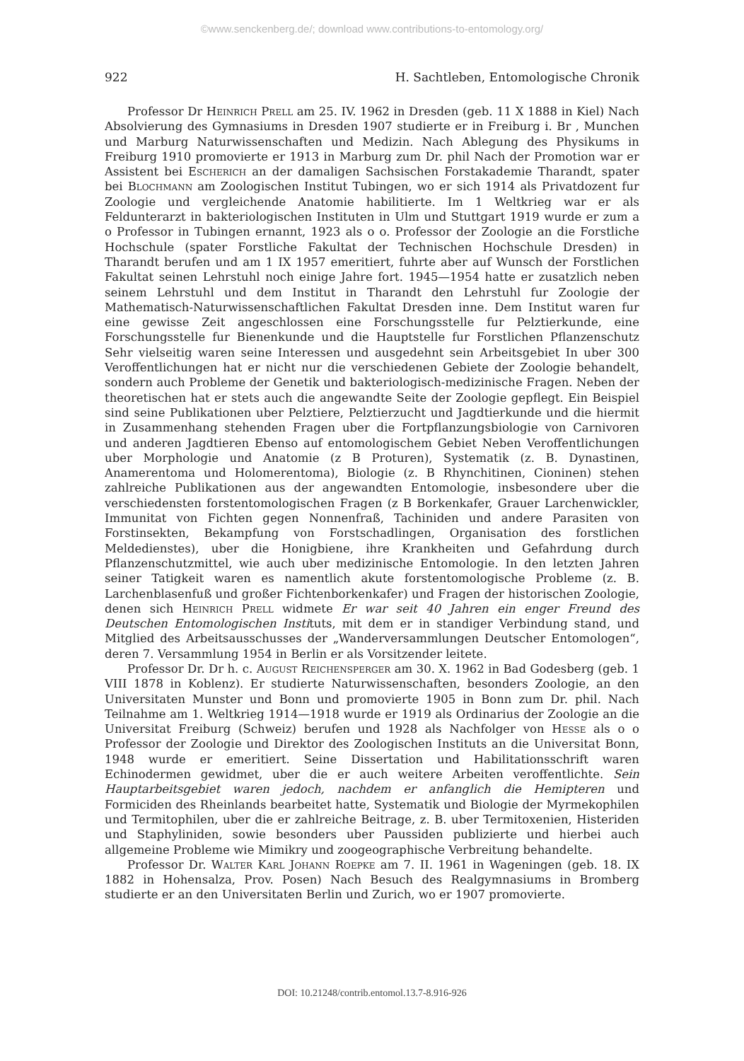©www.senckenberg.de/; download www.contributions-to-entomology.org/
922 H. Sachtleben, Entomologische Chronik
Professor Dr Heinrich Prell am 25. IV. 1962 in Dresden (geb. 11 X 1888 in Kiel) Nach Absolvierung des Gymnasiums in Dresden 1907 studierte er in Freiburg i. Br , Munchen und Marburg Naturwissenschaften und Medizin. Nach Ablegung des Physikums in Freiburg 1910 promovierte er 1913 in Marburg zum Dr. phil Nach der Promotion war er Assistent bei Escherich an der damaligen Sachsischen Forstakademie Tharandt, spater bei Blochmann am Zoologischen Institut Tubingen, wo er sich 1914 als Privatdozent fur Zoologie und vergleichende Anatomie habilitierte. Im 1 Weltkrieg war er als Feldunterarzt in bakteriologischen Instituten in Ulm und Stuttgart 1919 wurde er zum a o Professor in Tubingen ernannt, 1923 als o o. Professor der Zoologie an die Forstliche Hochschule (spater Forstliche Fakultat der Technischen Hochschule Dresden) in Tharandt berufen und am 1 IX 1957 emeritiert, fuhrte aber auf Wunsch der Forstlichen Fakultat seinen Lehrstuhl noch einige Jahre fort. 1945—1954 hatte er zusatzlich neben seinem Lehrstuhl und dem Institut in Tharandt den Lehrstuhl fur Zoologie der Mathematisch-Naturwissenschaftlichen Fakultat Dresden inne. Dem Institut waren fur eine gewisse Zeit angeschlossen eine Forschungsstelle fur Pelztierkunde, eine Forschungsstelle fur Bienenkunde und die Hauptstelle fur Forstlichen Pflanzenschutz Sehr vielseitig waren seine Interessen und ausgedehnt sein Arbeitsgebiet In uber 300 Veroffentlichungen hat er nicht nur die verschiedenen Gebiete der Zoologie behandelt, sondern auch Probleme der Genetik und bakteriologisch-medizinische Fragen. Neben der theoretischen hat er stets auch die angewandte Seite der Zoologie gepflegt. Ein Beispiel sind seine Publikationen uber Pelztiere, Pelztierzucht und Jagdtierkunde und die hiermit in Zusammenhang stehenden Fragen uber die Fortpflanzungsbiologie von Carnivoren und anderen Jagdtieren Ebenso auf entomologischem Gebiet Neben Veroffentlichungen uber Morphologie und Anatomie (z B Proturen), Systematik (z. B. Dynastinen, Anamerentoma und Holomerentoma), Biologie (z. B Rhynchitinen, Cioninen) stehen zahlreiche Publikationen aus der angewandten Entomologie, insbesondere uber die verschiedensten forstentomologischen Fragen (z B Borkenkafer, Grauer Larchenwickler, Immunitat von Fichten gegen Nonnenfraß, Tachiniden und andere Parasiten von Forstinsekten, Bekampfung von Forstschadlingen, Organisation des forstlichen Meldedienstes), uber die Honigbiene, ihre Krankheiten und Gefahrdung durch Pflanzenschutzmittel, wie auch uber medizinische Entomologie. In den letzten Jahren seiner Tatigkeit waren es namentlich akute forstentomologische Probleme (z. B. Larchenblasenfuß und großer Fichtenborkenkafer) und Fragen der historischen Zoologie, denen sich Heinrich Prell widmete Er war seit 40 Jahren ein enger Freund des Deutschen Entomologischen Instituts, mit dem er in standiger Verbindung stand, und Mitglied des Arbeitsausschusses der „Wanderversammlungen Deutscher Entomologen“, deren 7. Versammlung 1954 in Berlin er als Vorsitzender leitete.
Professor Dr. Dr h. c. August Reichensperger am 30. X. 1962 in Bad Godesberg (geb. 1 VIII 1878 in Koblenz). Er studierte Naturwissenschaften, besonders Zoologie, an den Universitaten Munster und Bonn und promovierte 1905 in Bonn zum Dr. phil. Nach Teilnahme am 1. Weltkrieg 1914—1918 wurde er 1919 als Ordinarius der Zoologie an die Universitat Freiburg (Schweiz) berufen und 1928 als Nachfolger von Hesse als o o Professor der Zoologie und Direktor des Zoologischen Instituts an die Universitat Bonn, 1948 wurde er emeritiert. Seine Dissertation und Habilitationsschrift waren Echinodermen gewidmet, uber die er auch weitere Arbeiten veroffentlichte. Sein Hauptarbeitsgebiet waren jedoch, nachdem er anfanglich die Hemipteren und Formiciden des Rheinlands bearbeitet hatte, Systematik und Biologie der Myrmekophilen und Termitophilen, uber die er zahlreiche Beitrage, z. B. uber Termitoxenien, Histeriden und Staphyliniden, sowie besonders uber Paussiden publizierte und hierbei auch allgemeine Probleme wie Mimikry und zoogeographische Verbreitung behandelte.
Professor Dr. Walter Karl Johann Roepke am 7. II. 1961 in Wageningen (geb. 18. IX 1882 in Hohensalza, Prov. Posen) Nach Besuch des Realgymnasiums in Bromberg studierte er an den Universitaten Berlin und Zurich, wo er 1907 promovierte.
DOI: 10.21248/contrib.entomol.13.7-8.916-926